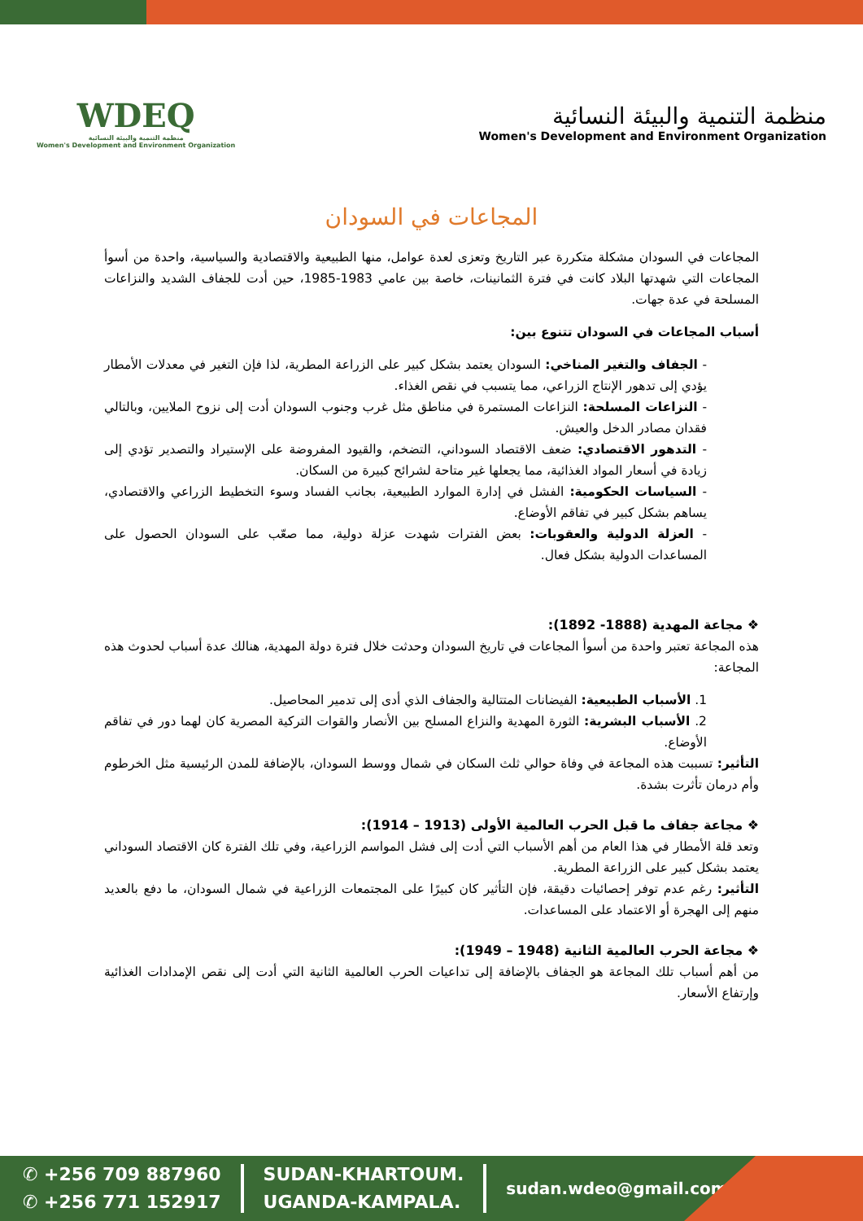WDEQ
منظمة التنمية والبيئة النسائية
Women's Development and Environment Organization
منظمة التنمية والبيئة النسائية
Women's Development and Environment Organization
المجاعات في السودان
المجاعات في السودان مشكلة متكررة عبر التاريخ وتعزى لعدة عوامل، منها الطبيعية والاقتصادية والسياسية، واحدة من أسوأ المجاعات التي شهدتها البلاد كانت في فترة الثمانينات، خاصة بين عامي 1983-1985، حين أدت للجفاف الشديد والنزاعات المسلحة في عدة جهات.
أسباب المجاعات في السودان تتنوع بين:
- الجفاف والتغير المناخي: السودان يعتمد بشكل كبير على الزراعة المطرية، لذا فإن التغير في معدلات الأمطار يؤدي إلى تدهور الإنتاج الزراعي، مما يتسبب في نقص الغذاء.
- النزاعات المسلحة: النزاعات المستمرة في مناطق مثل غرب وجنوب السودان أدت إلى نزوح الملايين، وبالتالي فقدان مصادر الدخل والعيش.
- التدهور الاقتصادي: ضعف الاقتصاد السوداني، التضخم، والقيود المفروضة على الإستيراد والتصدير تؤدي إلى زيادة في أسعار المواد الغذائية، مما يجعلها غير متاحة لشرائح كبيرة من السكان.
- السياسات الحكومية: الفشل في إدارة الموارد الطبيعية، بجانب الفساد وسوء التخطيط الزراعي والاقتصادي، يساهم بشكل كبير في تفاقم الأوضاع.
- العزلة الدولية والعقوبات: بعض الفترات شهدت عزلة دولية، مما صعّب على السودان الحصول على المساعدات الدولية بشكل فعال.
❖ مجاعة المهدية (1888- 1892):
هذه المجاعة تعتبر واحدة من أسوأ المجاعات في تاريخ السودان وحدثت خلال فترة دولة المهدية، هنالك عدة أسباب لحدوث هذه المجاعة:
1. الأسباب الطبيعية: الفيضانات المتتالية والجفاف الذي أدى إلى تدمير المحاصيل.
2. الأسباب البشرية: الثورة المهدية والنزاع المسلح بين الأنصار والقوات التركية المصرية كان لهما دور في تفاقم الأوضاع.
التأثير: تسببت هذه المجاعة في وفاة حوالي ثلث السكان في شمال ووسط السودان، بالإضافة للمدن الرئيسية مثل الخرطوم وأم درمان تأثرت بشدة.
❖ مجاعة جفاف ما قبل الحرب العالمية الأولى (1913 – 1914):
وتعد قلة الأمطار في هذا العام من أهم الأسباب التي أدت إلى فشل المواسم الزراعية، وفي تلك الفترة كان الاقتصاد السوداني يعتمد بشكل كبير على الزراعة المطرية.
التأثير: رغم عدم توفر إحصائيات دقيقة، فإن التأثير كان كبيرًا على المجتمعات الزراعية في شمال السودان، ما دفع بالعديد منهم إلى الهجرة أو الاعتماد على المساعدات.
❖ مجاعة الحرب العالمية الثانية (1948 – 1949):
من أهم أسباب تلك المجاعة هو الجفاف بالإضافة إلى تداعيات الحرب العالمية الثانية التي أدت إلى نقص الإمدادات الغذائية وإرتفاع الأسعار.
✆ +256 709 887960
✆ +256 771 152917
SUDAN-KHARTOUM.
UGANDA-KAMPALA.
sudan.wdeo@gmail.com